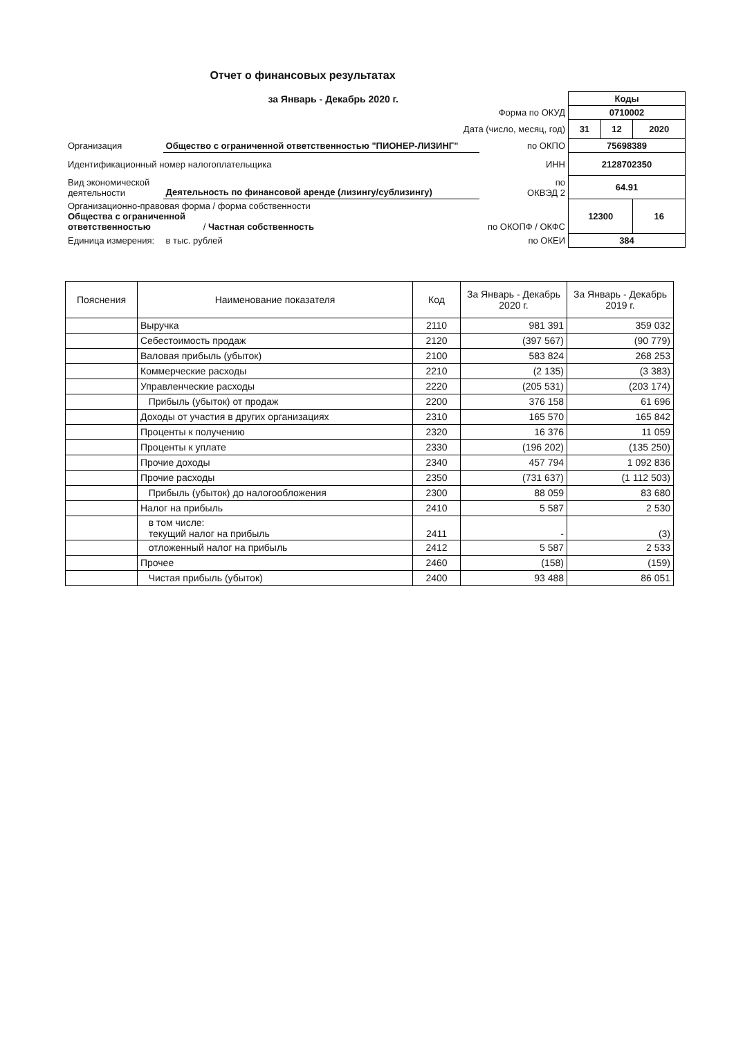Отчет о финансовых результатах
| за Январь - Декабрь 2020 г. | | | Коды | | |
| Форма по ОКУД | | | 0710002 | | |
| Дата (число, месяц, год) | | | 31 | 12 | 2020 |
| Организация | Общество с ограниченной ответственностью "ПИОНЕР-ЛИЗИНГ" | по ОКПО | 75698389 | | |
| Идентификационный номер налогоплательщика | | ИНН | 2128702350 | | |
| Вид экономической деятельности | Деятельность по финансовой аренде (лизингу/сублизингу) | по ОКВЭД 2 | 64.91 | | |
| Организационно-правовая форма / форма собственности Общества с ограниченной ответственностью / Частная собственность | | по ОКОПФ / ОКФС | 12300 | | 16 |
| Единица измерения: | в тыс. рублей | по ОКЕИ | 384 | | |
| Пояснения | Наименование показателя | Код | За Январь - Декабрь 2020 г. | За Январь - Декабрь 2019 г. |
| --- | --- | --- | --- | --- |
| | Выручка | 2110 | 981 391 | 359 032 |
| | Себестоимость продаж | 2120 | (397 567) | (90 779) |
| | Валовая прибыль (убыток) | 2100 | 583 824 | 268 253 |
| | Коммерческие расходы | 2210 | (2 135) | (3 383) |
| | Управленческие расходы | 2220 | (205 531) | (203 174) |
| | Прибыль (убыток) от продаж | 2200 | 376 158 | 61 696 |
| | Доходы от участия в других организациях | 2310 | 165 570 | 165 842 |
| | Проценты к получению | 2320 | 16 376 | 11 059 |
| | Проценты к уплате | 2330 | (196 202) | (135 250) |
| | Прочие доходы | 2340 | 457 794 | 1 092 836 |
| | Прочие расходы | 2350 | (731 637) | (1 112 503) |
| | Прибыль (убыток) до налогообложения | 2300 | 88 059 | 83 680 |
| | Налог на прибыль | 2410 | 5 587 | 2 530 |
| | в том числе: текущий налог на прибыль | 2411 | - | (3) |
| | отложенный налог на прибыль | 2412 | 5 587 | 2 533 |
| | Прочее | 2460 | (158) | (159) |
| | Чистая прибыль (убыток) | 2400 | 93 488 | 86 051 |